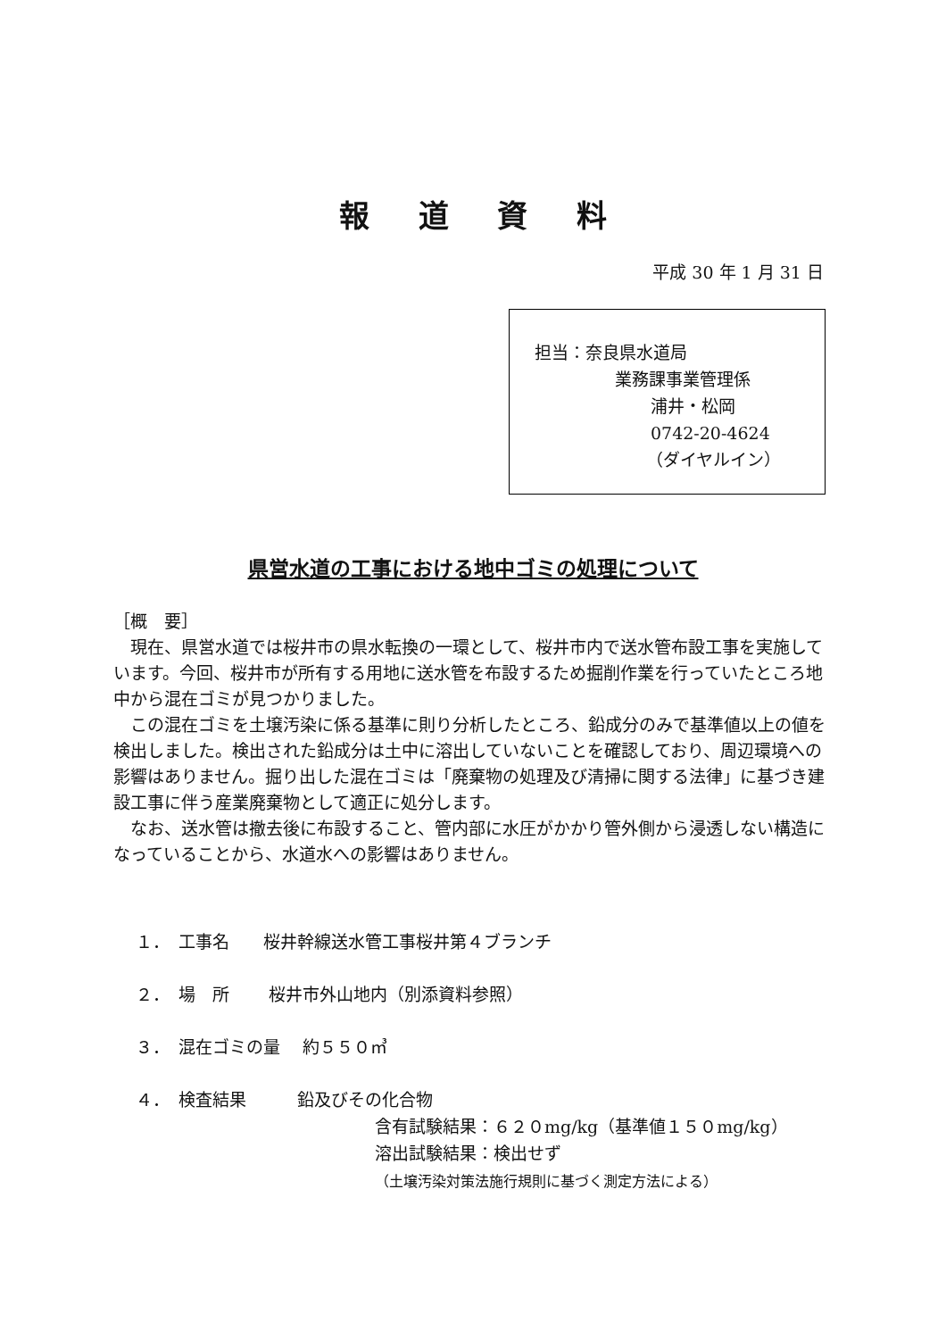報道資料
平成 30 年 1 月 31 日
担当：奈良県水道局
業務課事業管理係
浦井・松岡
0742-20-4624
（ダイヤルイン）
県営水道の工事における地中ゴミの処理について
［概　要］
　現在、県営水道では桜井市の県水転換の一環として、桜井市内で送水管布設工事を実施しています。今回、桜井市が所有する用地に送水管を布設するため掘削作業を行っていたところ地中から混在ゴミが見つかりました。
　この混在ゴミを土壌汚染に係る基準に則り分析したところ、鉛成分のみで基準値以上の値を検出しました。検出された鉛成分は土中に溶出していないことを確認しており、周辺環境への影響はありません。掘り出した混在ゴミは「廃棄物の処理及び清掃に関する法律」に基づき建設工事に伴う産業廃棄物として適正に処分します。
　なお、送水管は撤去後に布設すること、管内部に水圧がかかり管外側から浸透しない構造になっていることから、水道水への影響はありません。
１．　工事名　　桜井幹線送水管工事桜井第４ブランチ
２．　場　所　　 桜井市外山地内（別添資料参照）
３．　混在ゴミの量　 約５５０㎥
４．　検査結果　　　鉛及びその化合物
含有試験結果：６２０mg/kg（基準値１５０mg/kg）
溶出試験結果：検出せず
（土壌汚染対策法施行規則に基づく測定方法による）